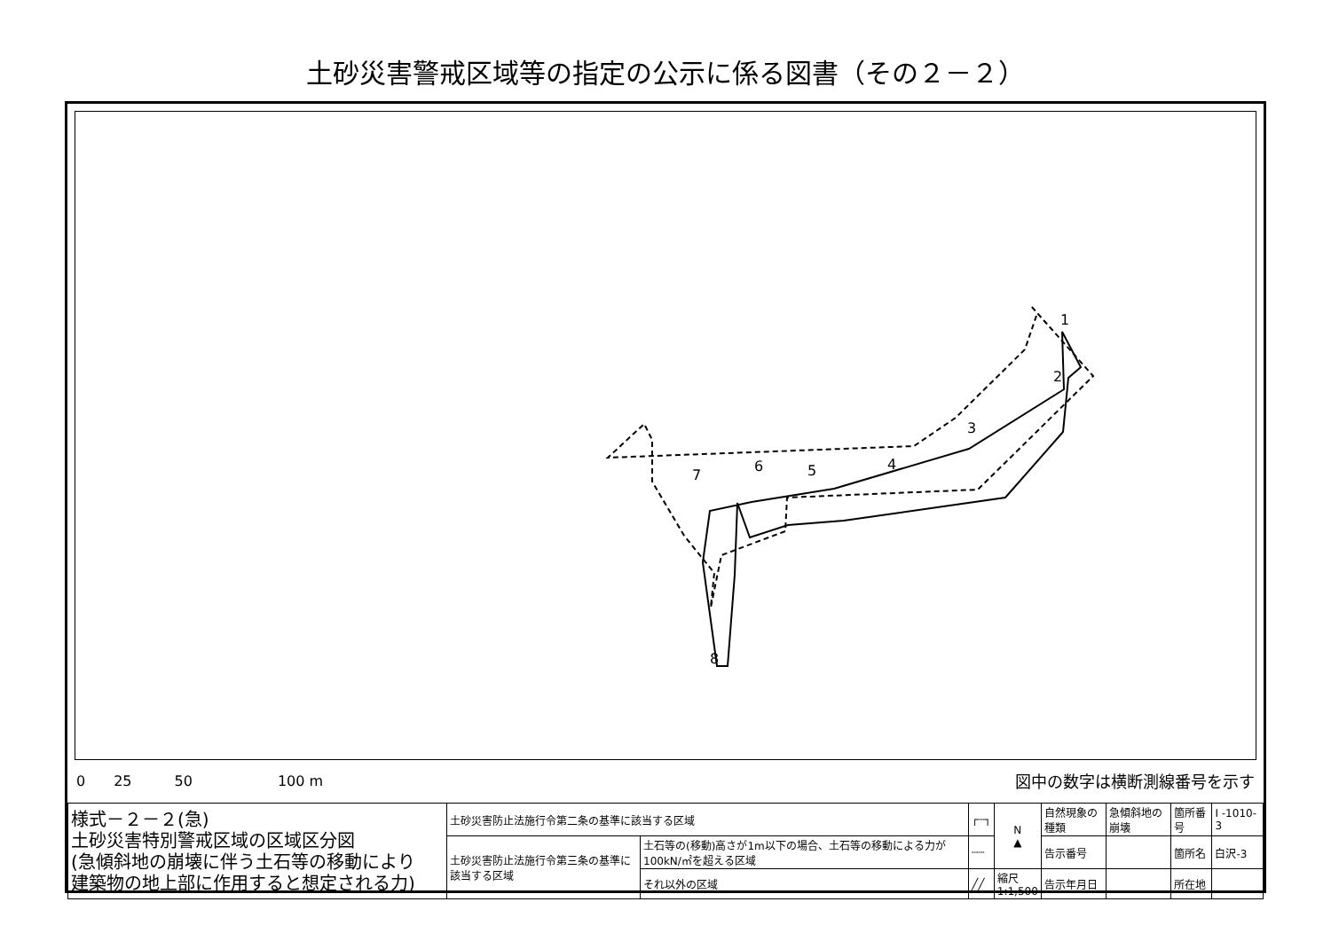土砂災害警戒区域等の指定の公示に係る図書（その２－２）
1
2
3
4
5
6
7
8
0　　25　　　50　　　　　　100 m 図中の数字は横断測線番号を示す
| 様式－２－２(急) 土砂災害特別警戒区域の区域区分図 (急傾斜地の崩壊に伴う土石等の移動により 建築物の地上部に作用すると想定される力) | 土砂災害防止法施行令第二条の基準に該当する区域 | | ┌┄┐ | N ▲ | 自然現象の種類 | 急傾斜地の崩壊 | 箇所番号 | I -1010-3 |
| | 土砂災害防止法施行令第三条の基準に該当する区域 | 土石等の(移動)高さが1m以下の場合、土石等の移動による力が100kN/㎡を超える区域 | ┄┄ | | 告示番号 | | 箇所名 | 白沢-3 |
| | | それ以外の区域 | ╱╱ | 縮尺 1:1,500 | 告示年月日 | | 所在地 | |